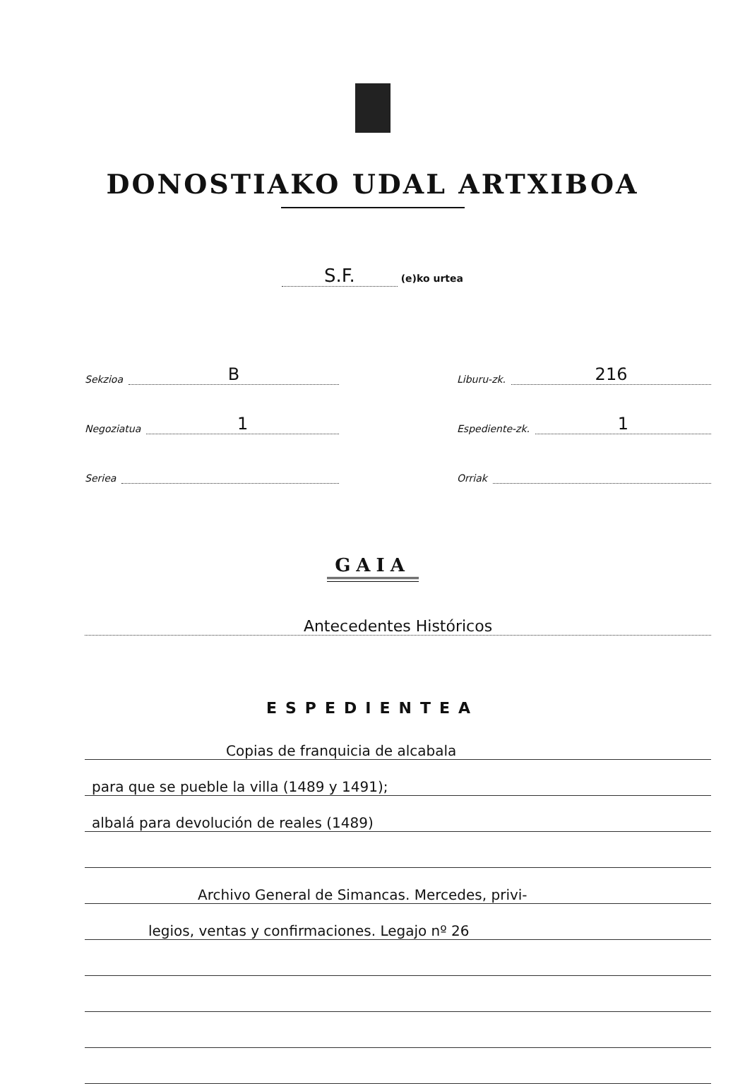DONOSTIAKO UDAL ARTXIBOA
S.F. (e)ko urtea
Sekzioa B
Negoziatua 1
Seriea
Liburu-zk. 216
Espediente-zk. 1
Orriak
GAIA
Antecedentes Históricos
ESPEDIENTEA
Copias de franquicia de alcabala
para que se pueble la villa (1489 y 1491);
albalá para devolución de reales (1489)
Archivo General de Simancas. Mercedes, privi-
legios, ventas y confirmaciones. Legajo nº 26